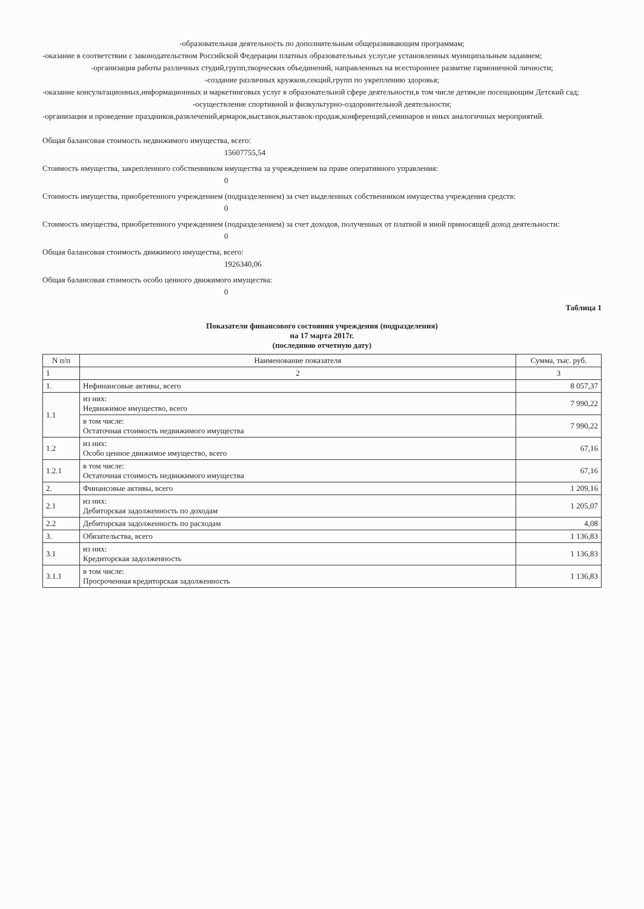-образовательная деятельность по дополнительным общеразвивающим программам;
-оказание в соответствии с законодательством Российской Федерации платных образовательных услуг,не установленных муниципальным заданием;
-организация работы различных студий,групп,творческих объединений, направленных на всестороннее развитие гармоничной личности;
-создание различных кружков,секций,групп по укреплению здоровья;
-оказание консультационных,информационных и маркетинговых услуг в образовательной сфере деятельности,в том числе детям,не посещающим Детский сад;
-осуществление спортивной и физкультурно-оздоровительной деятельности;
-организация и проведение праздников,развлечений,ярмарок,выставок,выставок-продаж,конференций,семинаров и иных аналогичных мероприятий.
Общая балансовая стоимость недвижимого имущества, всего:
15607755,54
Стоимость имущества, закрепленного собственником имущества за учреждением на праве оперативного управления:
0
Стоимость имущества, приобретенного учреждением (подразделением) за счет выделенных собственником имущества учреждения средств:
0
Стоимость имущества, приобретенного учреждением (подразделением) за счет доходов, полученных от платной и иной приносящей доход деятельности:
0
Общая балансовая стоимость движимого имущества, всего:
1926340,06
Общая балансовая стоимость особо ценного движимого имущества:
0
Таблица 1
Показатели финансового состояния учреждения (подразделения)
на 17 марта 2017г.
(последнюю отчетную дату)
| N п/п | Наименование показателя | Сумма, тыс. руб. |
| --- | --- | --- |
| 1 | 2 | 3 |
| 1. | Нефинансовые активы, всего | 8 057,37 |
| 1.1 | из них: Недвижимое имущество, всего | 7 990,22 |
| | в том числе: Остаточная стоимость недвижимого имущества | 7 990,22 |
| 1.2 | из них: Особо ценное движимое имущество, всего | 67,16 |
| 1.2.1 | в том числе: Остаточная стоимость недвижимого имущества | 67,16 |
| 2. | Финансовые активы, всего | 1 209,16 |
| 2.1 | из них: Дебиторская задолженность по доходам | 1 205,07 |
| 2.2 | Дебиторская задолженность по расходам | 4,08 |
| 3. | Обязательства, всего | 1 136,83 |
| 3.1 | из них: Кредиторская задолженность | 1 136,83 |
| 3.1.1 | в том числе: Просроченная кредиторская задолженность | 1 136,83 |